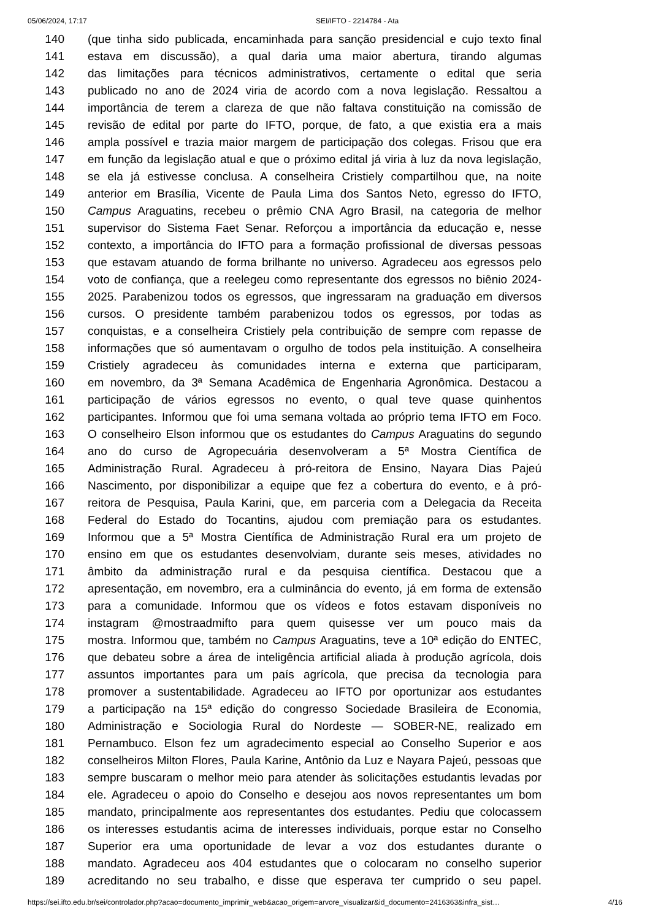05/06/2024, 17:17 SEI/IFTO - 2214784 - Ata
140 (que tinha sido publicada, encaminhada para sanção presidencial e cujo texto final
141 estava em discussão), a qual daria uma maior abertura, tirando algumas
142 das limitações para técnicos administrativos, certamente o edital que seria
143 publicado no ano de 2024 viria de acordo com a nova legislação. Ressaltou a
144 importância de terem a clareza de que não faltava constituição na comissão de
145 revisão de edital por parte do IFTO, porque, de fato, a que existia era a mais
146 ampla possível e trazia maior margem de participação dos colegas. Frisou que era
147 em função da legislação atual e que o próximo edital já viria à luz da nova legislação,
148 se ela já estivesse conclusa. A conselheira Cristiely compartilhou que, na noite
149 anterior em Brasília, Vicente de Paula Lima dos Santos Neto, egresso do IFTO,
150 Campus Araguatins, recebeu o prêmio CNA Agro Brasil, na categoria de melhor
151 supervisor do Sistema Faet Senar. Reforçou a importância da educação e, nesse
152 contexto, a importância do IFTO para a formação profissional de diversas pessoas
153 que estavam atuando de forma brilhante no universo. Agradeceu aos egressos pelo
154 voto de confiança, que a reelegeu como representante dos egressos no biênio 2024-
155 2025. Parabenizou todos os egressos, que ingressaram na graduação em diversos
156 cursos. O presidente também parabenizou todos os egressos, por todas as
157 conquistas, e a conselheira Cristiely pela contribuição de sempre com repasse de
158 informações que só aumentavam o orgulho de todos pela instituição. A conselheira
159 Cristiely agradeceu às comunidades interna e externa que participaram,
160 em novembro, da 3ª Semana Acadêmica de Engenharia Agronômica. Destacou a
161 participação de vários egressos no evento, o qual teve quase quinhentos
162 participantes. Informou que foi uma semana voltada ao próprio tema IFTO em Foco.
163 O conselheiro Elson informou que os estudantes do Campus Araguatins do segundo
164 ano do curso de Agropecuária desenvolveram a 5ª Mostra Científica de
165 Administração Rural. Agradeceu à pró-reitora de Ensino, Nayara Dias Pajeú
166 Nascimento, por disponibilizar a equipe que fez a cobertura do evento, e à pró-
167 reitora de Pesquisa, Paula Karini, que, em parceria com a Delegacia da Receita
168 Federal do Estado do Tocantins, ajudou com premiação para os estudantes.
169 Informou que a 5ª Mostra Científica de Administração Rural era um projeto de
170 ensino em que os estudantes desenvolviam, durante seis meses, atividades no
171 âmbito da administração rural e da pesquisa científica. Destacou que a
172 apresentação, em novembro, era a culminância do evento, já em forma de extensão
173 para a comunidade. Informou que os vídeos e fotos estavam disponíveis no
174 instagram @mostraadmifto para quem quisesse ver um pouco mais da
175 mostra. Informou que, também no Campus Araguatins, teve a 10ª edição do ENTEC,
176 que debateu sobre a área de inteligência artificial aliada à produção agrícola, dois
177 assuntos importantes para um país agrícola, que precisa da tecnologia para
178 promover a sustentabilidade. Agradeceu ao IFTO por oportunizar aos estudantes
179 a participação na 15ª edição do congresso Sociedade Brasileira de Economia,
180 Administração e Sociologia Rural do Nordeste — SOBER-NE, realizado em
181 Pernambuco. Elson fez um agradecimento especial ao Conselho Superior e aos
182 conselheiros Milton Flores, Paula Karine, Antônio da Luz e Nayara Pajeú, pessoas que
183 sempre buscaram o melhor meio para atender às solicitações estudantis levadas por
184 ele. Agradeceu o apoio do Conselho e desejou aos novos representantes um bom
185 mandato, principalmente aos representantes dos estudantes. Pediu que colocassem
186 os interesses estudantis acima de interesses individuais, porque estar no Conselho
187 Superior era uma oportunidade de levar a voz dos estudantes durante o
188 mandato. Agradeceu aos 404 estudantes que o colocaram no conselho superior
189 acreditando no seu trabalho, e disse que esperava ter cumprido o seu papel.
https://sei.ifto.edu.br/sei/controlador.php?acao=documento_imprimir_web&acao_origem=arvore_visualizar&id_documento=2416363&infra_sist… 4/16